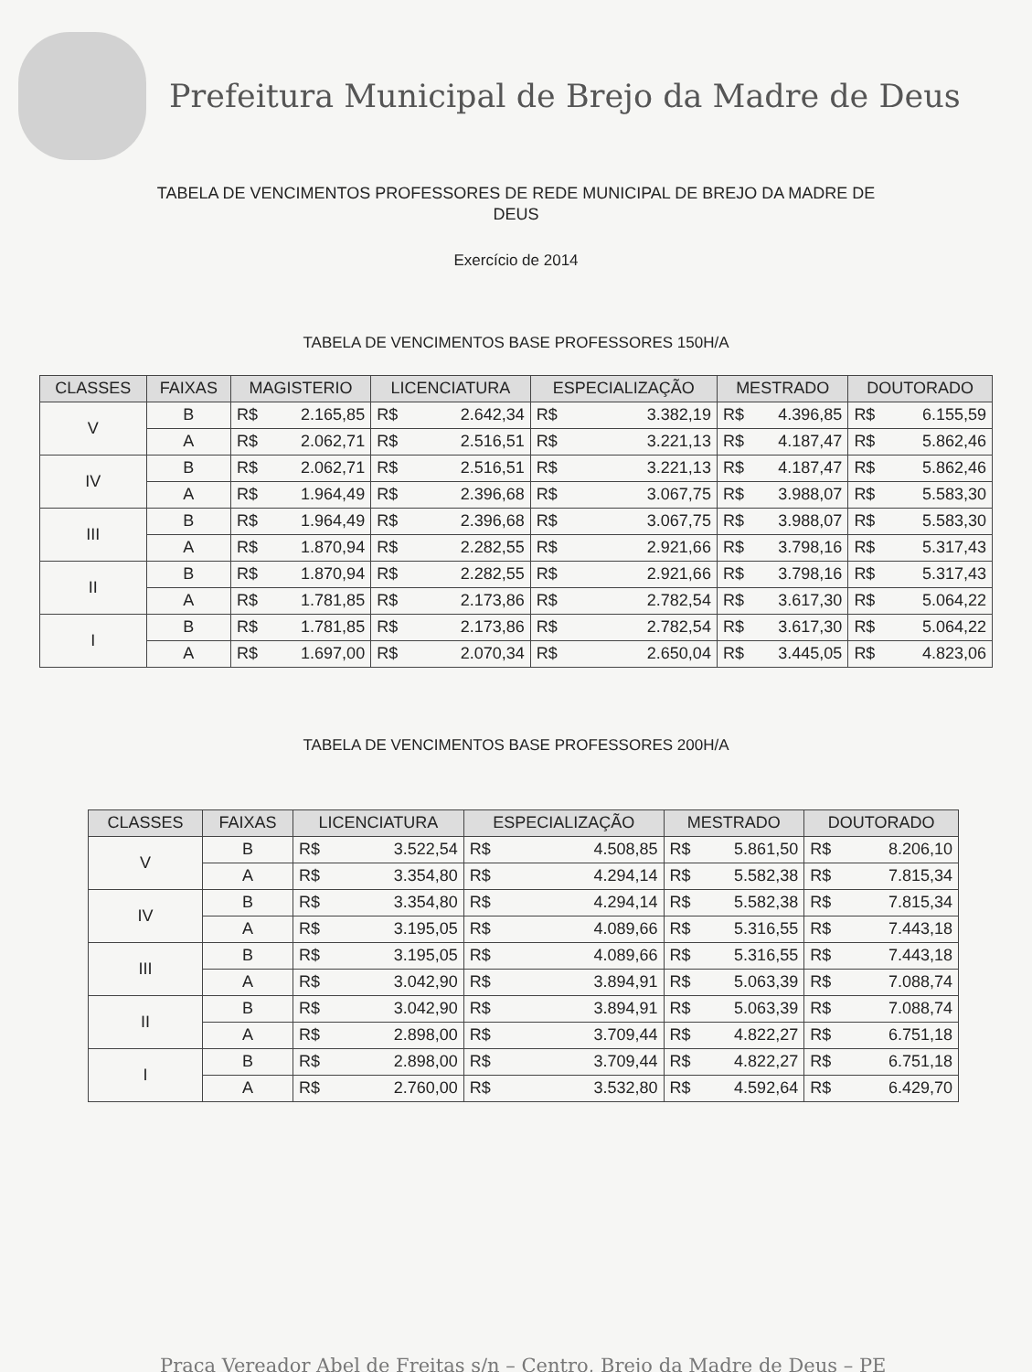Prefeitura Municipal de Brejo da Madre de Deus
TABELA DE VENCIMENTOS PROFESSORES DE REDE MUNICIPAL DE BREJO DA MADRE DE DEUS
Exercício de 2014
TABELA DE VENCIMENTOS BASE PROFESSORES 150H/A
| CLASSES | FAIXAS | MAGISTERIO | | LICENCIATURA | | ESPECIALIZAÇÃO | | MESTRADO | | DOUTORADO | |
| --- | --- | --- | --- | --- | --- | --- | --- | --- | --- | --- | --- |
| V | B | R$ | 2.165,85 | R$ | 2.642,34 | R$ | 3.382,19 | R$ | 4.396,85 | R$ | 6.155,59 |
| | A | R$ | 2.062,71 | R$ | 2.516,51 | R$ | 3.221,13 | R$ | 4.187,47 | R$ | 5.862,46 |
| IV | B | R$ | 2.062,71 | R$ | 2.516,51 | R$ | 3.221,13 | R$ | 4.187,47 | R$ | 5.862,46 |
| | A | R$ | 1.964,49 | R$ | 2.396,68 | R$ | 3.067,75 | R$ | 3.988,07 | R$ | 5.583,30 |
| III | B | R$ | 1.964,49 | R$ | 2.396,68 | R$ | 3.067,75 | R$ | 3.988,07 | R$ | 5.583,30 |
| | A | R$ | 1.870,94 | R$ | 2.282,55 | R$ | 2.921,66 | R$ | 3.798,16 | R$ | 5.317,43 |
| II | B | R$ | 1.870,94 | R$ | 2.282,55 | R$ | 2.921,66 | R$ | 3.798,16 | R$ | 5.317,43 |
| | A | R$ | 1.781,85 | R$ | 2.173,86 | R$ | 2.782,54 | R$ | 3.617,30 | R$ | 5.064,22 |
| I | B | R$ | 1.781,85 | R$ | 2.173,86 | R$ | 2.782,54 | R$ | 3.617,30 | R$ | 5.064,22 |
| | A | R$ | 1.697,00 | R$ | 2.070,34 | R$ | 2.650,04 | R$ | 3.445,05 | R$ | 4.823,06 |
TABELA DE VENCIMENTOS BASE PROFESSORES 200H/A
| CLASSES | FAIXAS | LICENCIATURA | | ESPECIALIZAÇÃO | | MESTRADO | | DOUTORADO | |
| --- | --- | --- | --- | --- | --- | --- | --- | --- | --- |
| V | B | R$ | 3.522,54 | R$ | 4.508,85 | R$ | 5.861,50 | R$ | 8.206,10 |
| | A | R$ | 3.354,80 | R$ | 4.294,14 | R$ | 5.582,38 | R$ | 7.815,34 |
| IV | B | R$ | 3.354,80 | R$ | 4.294,14 | R$ | 5.582,38 | R$ | 7.815,34 |
| | A | R$ | 3.195,05 | R$ | 4.089,66 | R$ | 5.316,55 | R$ | 7.443,18 |
| III | B | R$ | 3.195,05 | R$ | 4.089,66 | R$ | 5.316,55 | R$ | 7.443,18 |
| | A | R$ | 3.042,90 | R$ | 3.894,91 | R$ | 5.063,39 | R$ | 7.088,74 |
| II | B | R$ | 3.042,90 | R$ | 3.894,91 | R$ | 5.063,39 | R$ | 7.088,74 |
| | A | R$ | 2.898,00 | R$ | 3.709,44 | R$ | 4.822,27 | R$ | 6.751,18 |
| I | B | R$ | 2.898,00 | R$ | 3.709,44 | R$ | 4.822,27 | R$ | 6.751,18 |
| | A | R$ | 2.760,00 | R$ | 3.532,80 | R$ | 4.592,64 | R$ | 6.429,70 |
Praça Vereador Abel de Freitas s/n – Centro, Brejo da Madre de Deus – PE